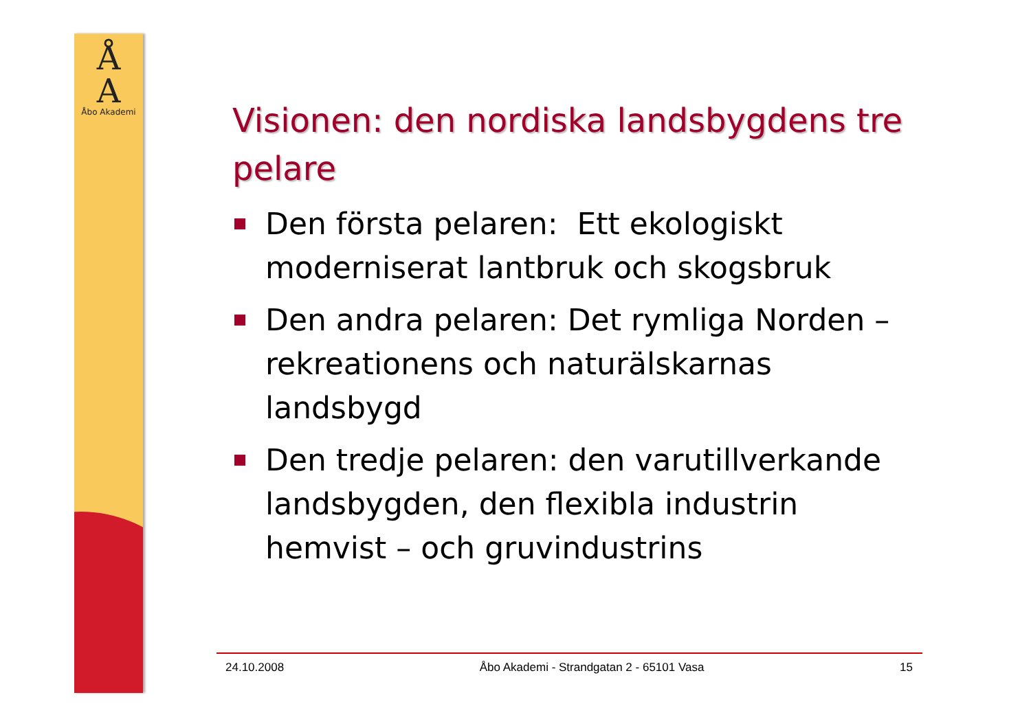Å
A
Åbo Akademi
Visionen: den nordiska landsbygdens tre pelare
Den första pelaren: Ett ekologiskt moderniserat lantbruk och skogsbruk
Den andra pelaren: Det rymliga Norden – rekreationens och naturälskarnas landsbygd
Den tredje pelaren: den varutillverkande landsbygden, den flexibla industrin hemvist – och gruvindustrins
24.10.2008 Åbo Akademi - Strandgatan 2 - 65101 Vasa 15